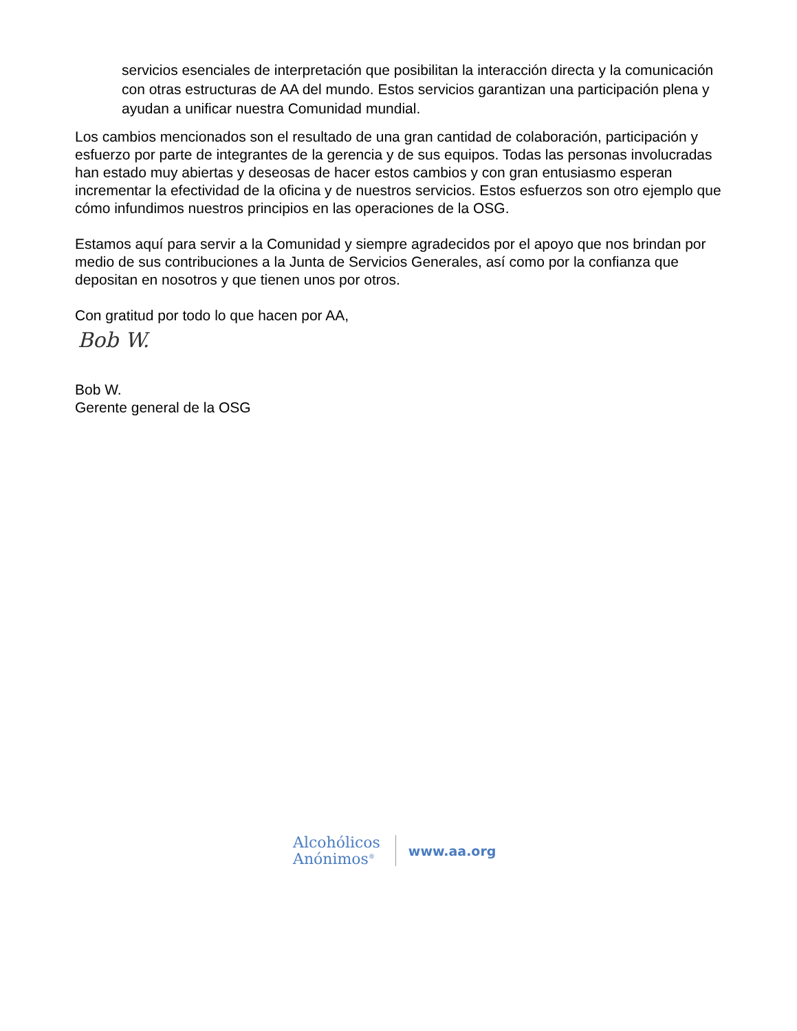servicios esenciales de interpretación que posibilitan la interacción directa y la comunicación con otras estructuras de AA del mundo. Estos servicios garantizan una participación plena y ayudan a unificar nuestra Comunidad mundial.
Los cambios mencionados son el resultado de una gran cantidad de colaboración, participación y esfuerzo por parte de integrantes de la gerencia y de sus equipos. Todas las personas involucradas han estado muy abiertas y deseosas de hacer estos cambios y con gran entusiasmo esperan incrementar la efectividad de la oficina y de nuestros servicios. Estos esfuerzos son otro ejemplo que cómo infundimos nuestros principios en las operaciones de la OSG.
Estamos aquí para servir a la Comunidad y siempre agradecidos por el apoyo que nos brindan por medio de sus contribuciones a la Junta de Servicios Generales, así como por la confianza que depositan en nosotros y que tienen unos por otros.
Con gratitud por todo lo que hacen por AA,
Bob W.
Bob W.
Gerente general de la OSG
Alcohólicos
Anónimos<sup>®</sup>
www.aa.org